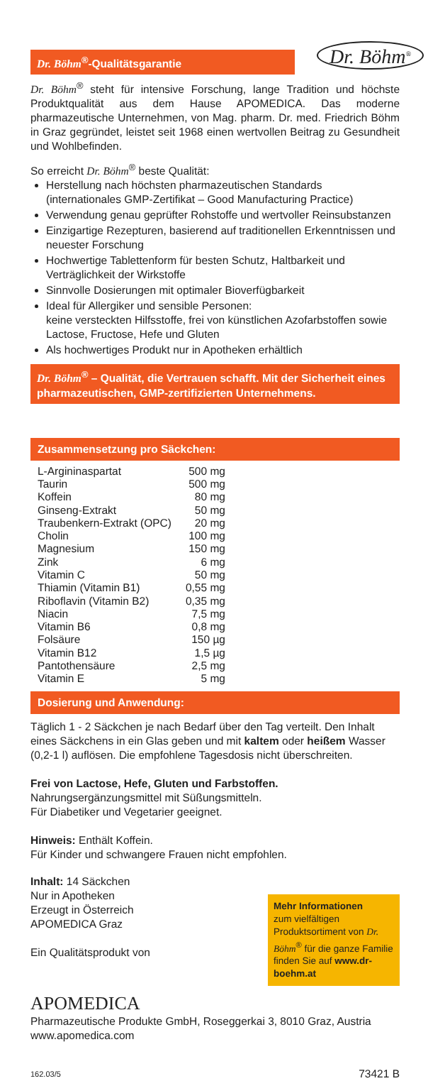Dr. Böhm<sup>®</sup>-Qualitätsgarantie
Dr. Böhm<sup>®</sup>
Dr. Böhm<sup>®</sup> steht für intensive Forschung, lange Tradition und höchste Produktqualität aus dem Hause APOMEDICA. Das moderne pharmazeutische Unternehmen, von Mag. pharm. Dr. med. Friedrich Böhm in Graz gegründet, leistet seit 1968 einen wertvollen Beitrag zu Gesundheit und Wohlbefinden.
So erreicht Dr. Böhm<sup>®</sup> beste Qualität:
Herstellung nach höchsten pharmazeutischen Standards (internationales GMP-Zertifikat – Good Manufacturing Practice)
Verwendung genau geprüfter Rohstoffe und wertvoller Reinsubstanzen
Einzigartige Rezepturen, basierend auf traditionellen Erkenntnissen und neuester Forschung
Hochwertige Tablettenform für besten Schutz, Haltbarkeit und Verträglichkeit der Wirkstoffe
Sinnvolle Dosierungen mit optimaler Bioverfügbarkeit
Ideal für Allergiker und sensible Personen:
keine versteckten Hilfsstoffe, frei von künstlichen Azofarbstoffen sowie Lactose, Fructose, Hefe und Gluten
Als hochwertiges Produkt nur in Apotheken erhältlich
Dr. Böhm<sup>®</sup> – Qualität, die Vertrauen schafft. Mit der Sicherheit eines pharmazeutischen, GMP-zertifizierten Unternehmens.
Zusammensetzung pro Säckchen:
| L-Argininaspartat | 500 mg |
| Taurin | 500 mg |
| Koffein | 80 mg |
| Ginseng-Extrakt | 50 mg |
| Traubenkern-Extrakt (OPC) | 20 mg |
| Cholin | 100 mg |
| Magnesium | 150 mg |
| Zink | 6 mg |
| Vitamin C | 50 mg |
| Thiamin (Vitamin B1) | 0,55 mg |
| Riboflavin (Vitamin B2) | 0,35 mg |
| Niacin | 7,5 mg |
| Vitamin B6 | 0,8 mg |
| Folsäure | 150 µg |
| Vitamin B12 | 1,5 µg |
| Pantothensäure | 2,5 mg |
| Vitamin E | 5 mg |
Dosierung und Anwendung:
Täglich 1 - 2 Säckchen je nach Bedarf über den Tag verteilt. Den Inhalt eines Säckchens in ein Glas geben und mit kaltem oder heißem Wasser (0,2-1 l) auflösen. Die empfohlene Tagesdosis nicht überschreiten.
Frei von Lactose, Hefe, Gluten und Farbstoffen.
Nahrungsergänzungsmittel mit Süßungsmitteln.
Für Diabetiker und Vegetarier geeignet.
Hinweis: Enthält Koffein.
Für Kinder und schwangere Frauen nicht empfohlen.
Inhalt: 14 Säckchen
Nur in Apotheken
Erzeugt in Österreich
APOMEDICA Graz
Ein Qualitätsprodukt von
Mehr Informationen
zum vielfältigen Produktsortiment von Dr. Böhm<sup>®</sup> für die ganze Familie finden Sie auf www.dr-boehm.at
APOMEDICA
Pharmazeutische Produkte GmbH, Roseggerkai 3, 8010 Graz, Austria
www.apomedica.com
162.03/5 73421 B